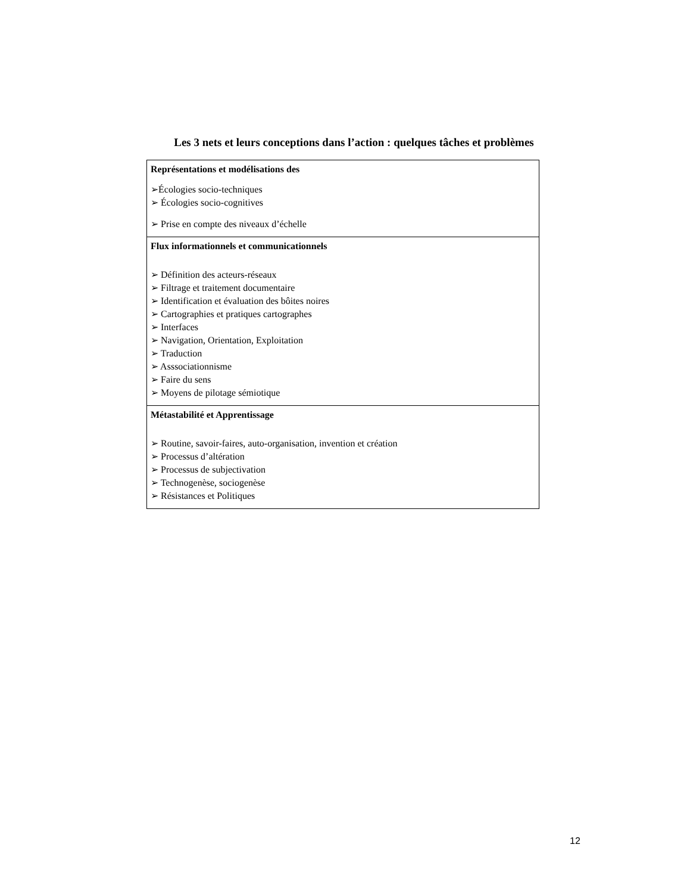Les 3 nets et leurs conceptions dans l’action : quelques tâches et problèmes
| Représentations et modélisations des ➢Écologies socio-techniques ➢ Écologies socio-cognitives ➢ Prise en compte des niveaux d’échelle |
| Flux informationnels et communicationnels ➢ Définition des acteurs-réseaux ➢ Filtrage et traitement documentaire ➢ Identification et évaluation des bôites noires ➢ Cartographies et pratiques cartographes ➢ Interfaces ➢ Navigation, Orientation, Exploitation ➢ Traduction ➢ Asssociationnisme ➢ Faire du sens ➢ Moyens de pilotage sémiotique |
| Métastabilité et Apprentissage ➢ Routine, savoir-faires, auto-organisation, invention et création ➢ Processus d’altération ➢ Processus de subjectivation ➢ Technogenèse, sociogenèse ➢ Résistances et Politiques |
12